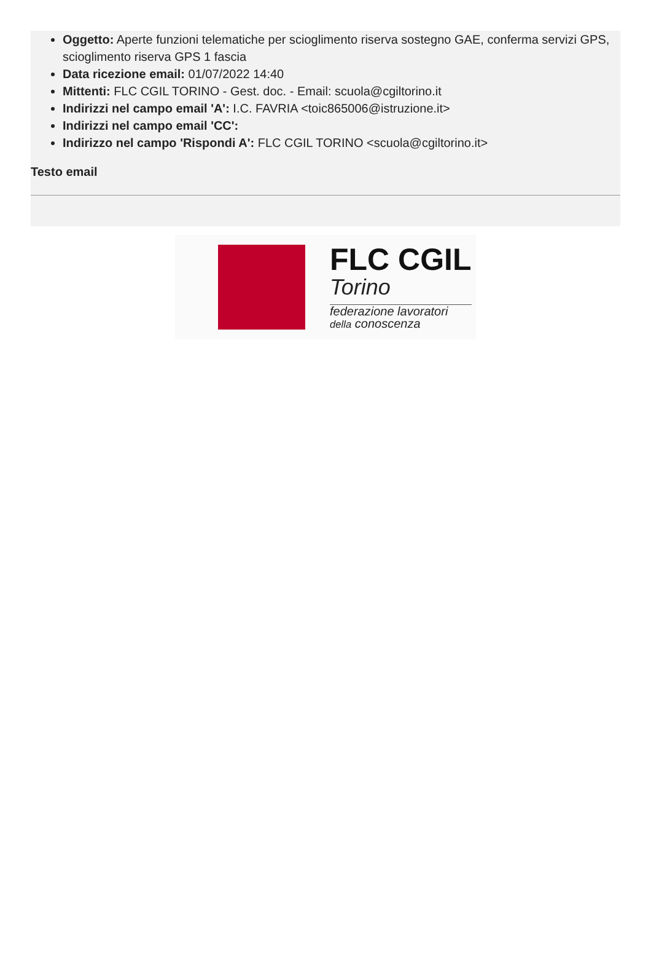Oggetto: Aperte funzioni telematiche per scioglimento riserva sostegno GAE, conferma servizi GPS, scioglimento riserva GPS 1 fascia
Data ricezione email: 01/07/2022 14:40
Mittenti: FLC CGIL TORINO - Gest. doc. - Email: scuola@cgiltorino.it
Indirizzi nel campo email 'A': I.C. FAVRIA <toic865006@istruzione.it>
Indirizzi nel campo email 'CC':
Indirizzo nel campo 'Rispondi A': FLC CGIL TORINO <scuola@cgiltorino.it>
Testo email
FLC CGIL
Torino
federazione lavoratori
della conoscenza